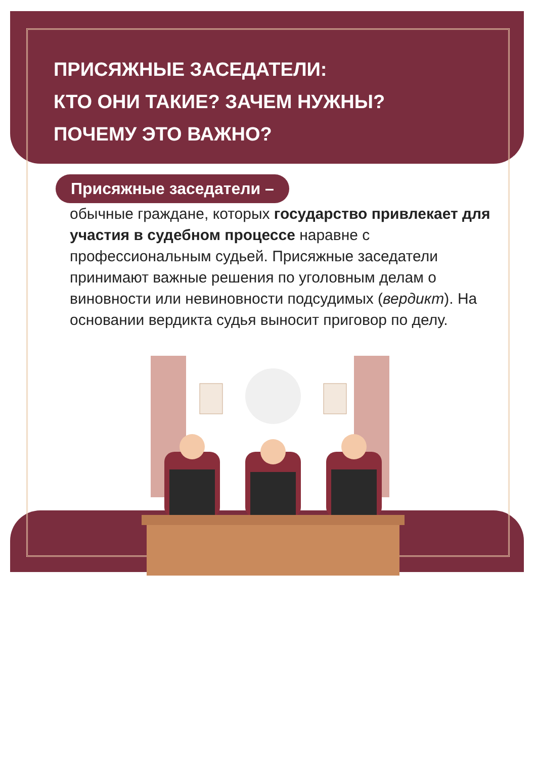ПРИСЯЖНЫЕ ЗАСЕДАТЕЛИ:
КТО ОНИ ТАКИЕ? ЗАЧЕМ НУЖНЫ?
ПОЧЕМУ ЭТО ВАЖНО?
Присяжные заседатели –
обычные граждане, которых государство привлекает для участия в судебном процессе наравне с профессиональным судьей. Присяжные заседатели принимают важные решения по уголовным делам о виновности или невиновности подсудимых (вердикт). На основании вердикта судья выносит приговор по делу.